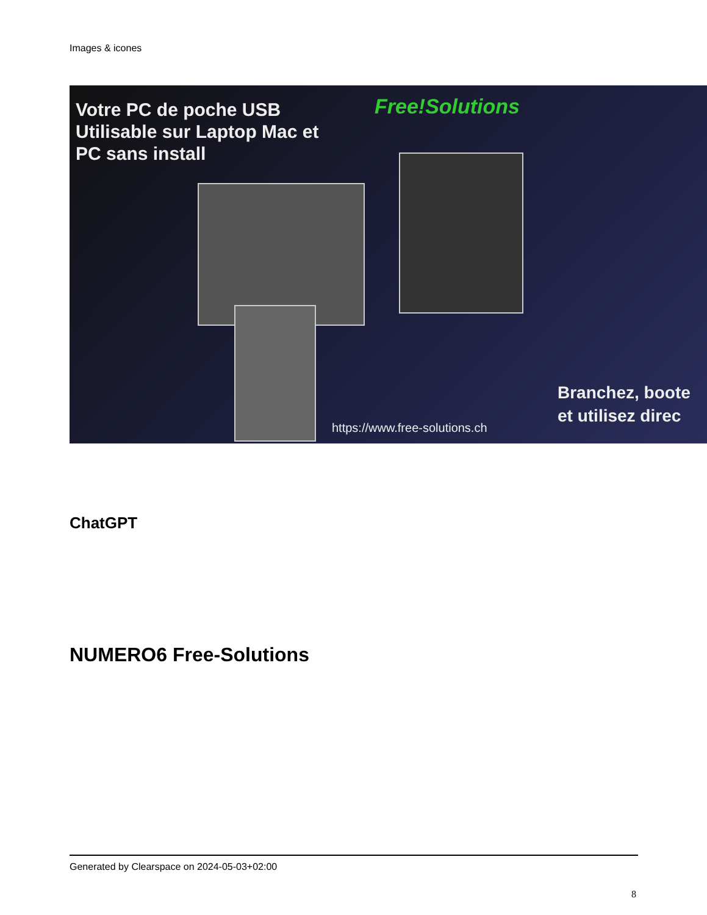Images & icones
Votre PC de poche USB
Utilisable sur Laptop Mac et
PC sans install
Free!Solutions
Branchez, boote
et utilisez direc
https://www.free-solutions.ch
ChatGPT
NUMERO6 Free-Solutions
Generated by Clearspace on 2024-05-03+02:00
8